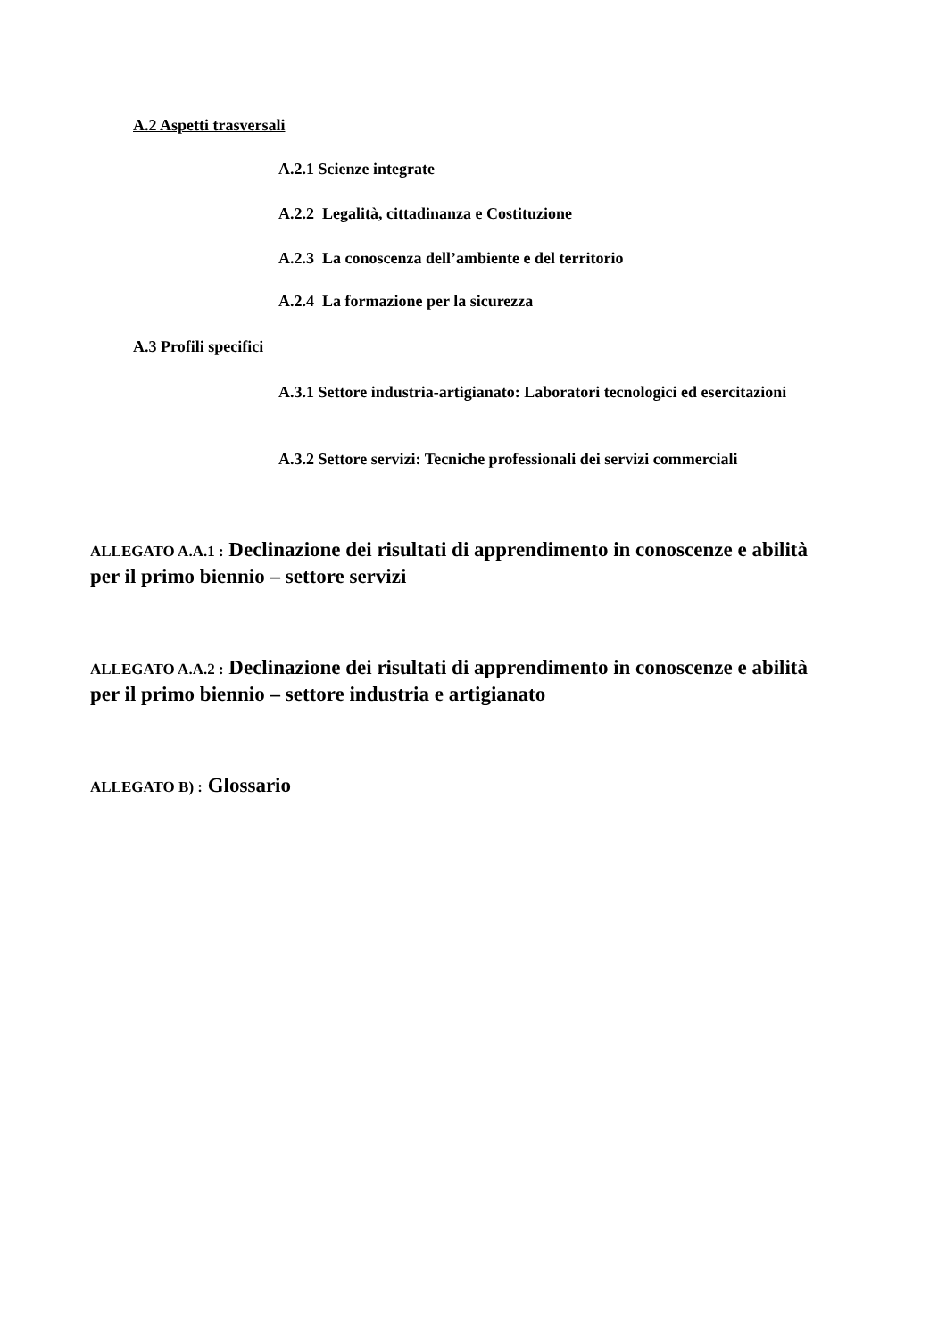A.2 Aspetti trasversali
A.2.1 Scienze integrate
A.2.2 Legalità, cittadinanza e Costituzione
A.2.3 La conoscenza dell’ambiente e del territorio
A.2.4 La formazione per la sicurezza
A.3 Profili specifici
A.3.1 Settore industria-artigianato: Laboratori tecnologici ed esercitazioni
A.3.2 Settore servizi: Tecniche professionali dei servizi commerciali
ALLEGATO A.A.1 : Declinazione dei risultati di apprendimento in conoscenze e abilità per il primo biennio – settore servizi
ALLEGATO A.A.2 : Declinazione dei risultati di apprendimento in conoscenze e abilità per il primo biennio – settore industria e artigianato
ALLEGATO B) : Glossario